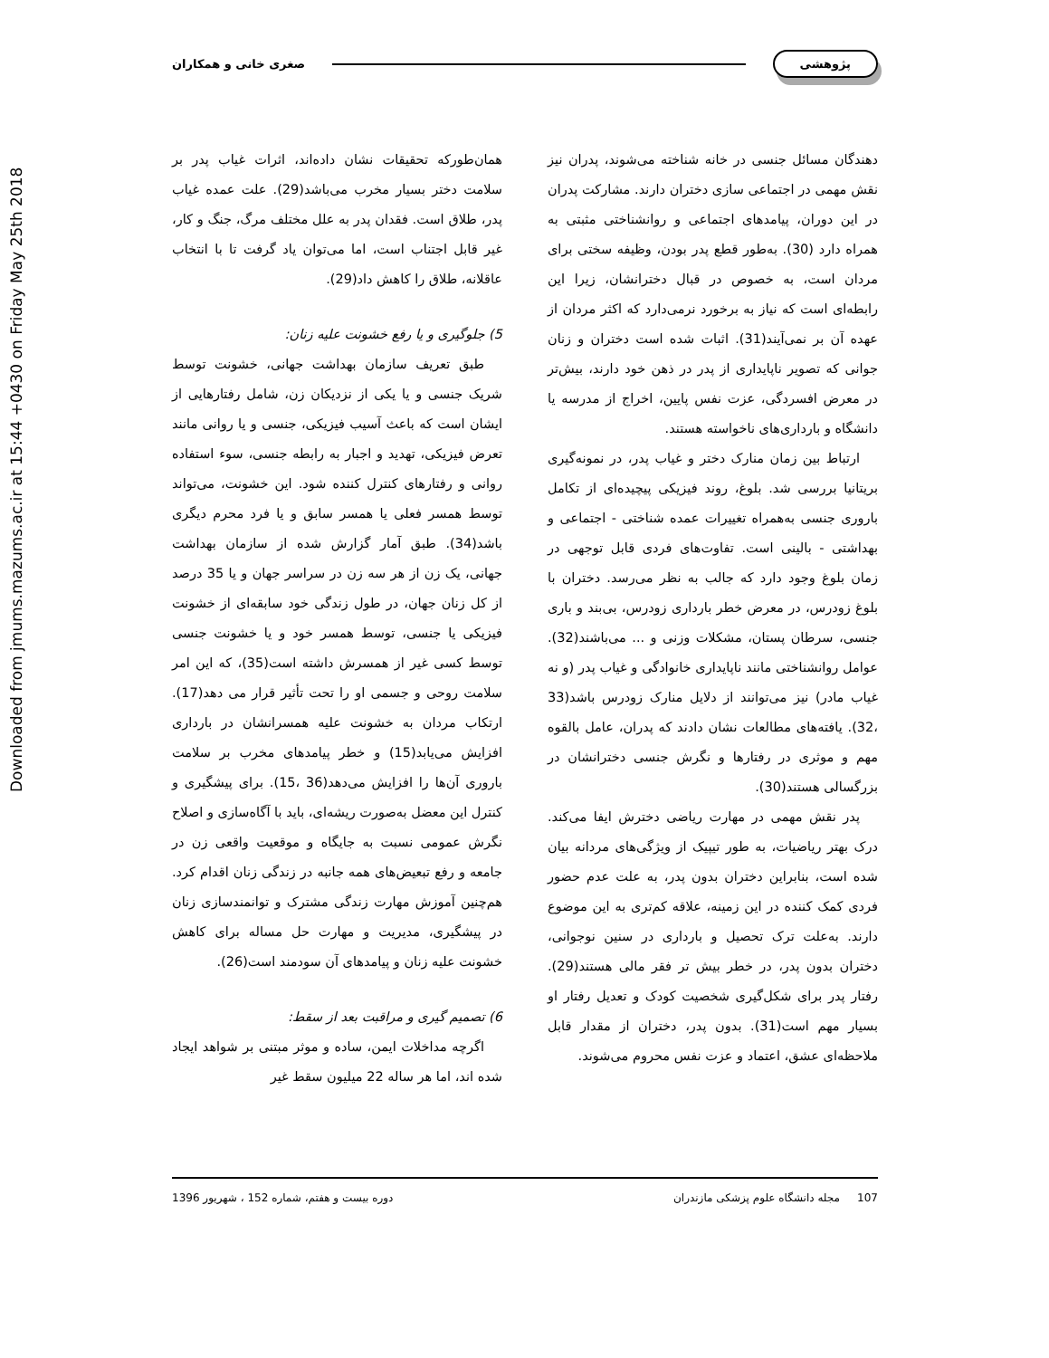Downloaded from jmums.mazums.ac.ir at 15:44 +0430 on Friday May 25th 2018
پژوهشی صغری خانی و همکاران
دهندگان مسائل جنسی در خانه شناخته می‌شوند، پدران نیز نقش مهمی در اجتماعی سازی دختران دارند. مشارکت پدران در این دوران، پیامدهای اجتماعی و روانشناختی مثبتی به همراه دارد (30). به‌طور قطع پدر بودن، وظیفه سختی برای مردان است، به خصوص در قبال دخترانشان، زیرا این رابطه‌ای است که نیاز به برخورد نرمی‌دارد که اکثر مردان از عهده آن بر نمی‌آیند(31). اثبات شده است دختران و زنان جوانی که تصویر ناپایداری از پدر در ذهن خود دارند، بیش‌تر در معرض افسردگی، عزت نفس پایین، اخراج از مدرسه یا دانشگاه و بارداری‌های ناخواسته هستند.
ارتباط بین زمان منارک دختر و غیاب پدر، در نمونه‌گیری بریتانیا بررسی شد. بلوغ، روند فیزیکی پیچیده‌ای از تکامل باروری جنسی به‌همراه تغییرات عمده شناختی - اجتماعی و بهداشتی - بالینی است. تفاوت‌های فردی قابل توجهی در زمان بلوغ وجود دارد که جالب به نظر می‌رسد. دختران با بلوغ زودرس، در معرض خطر بارداری زودرس، بی‌بند و باری جنسی، سرطان پستان، مشکلات وزنی و ... می‌باشند(32). عوامل روانشناختی مانند ناپایداری خانوادگی و غیاب پدر (و نه غیاب مادر) نیز می‌توانند از دلایل منارک زودرس باشد(33 ،32). یافته‌های مطالعات نشان دادند که پدران، عامل بالقوه مهم و موثری در رفتارها و نگرش جنسی دخترانشان در بزرگسالی هستند(30).
پدر نقش مهمی در مهارت ریاضی دخترش ایفا می‌کند. درک بهتر ریاضیات، به طور تیپیک از ویژگی‌های مردانه بیان شده است، بنابراین دختران بدون پدر، به علت عدم حضور فردی کمک کننده در این زمینه، علاقه کم‌تری به این موضوع دارند. به‌علت ترک تحصیل و بارداری در سنین نوجوانی، دختران بدون پدر، در خطر بیش تر فقر مالی هستند(29). رفتار پدر برای شکل‌گیری شخصیت کودک و تعدیل رفتار او بسیار مهم است(31). بدون پدر، دختران از مقدار قابل ملاحظه‌ای عشق، اعتماد و عزت نفس محروم می‌شوند.
همان‌طورکه تحقیقات نشان داده‌اند، اثرات غیاب پدر بر سلامت دختر بسیار مخرب می‌باشد(29). علت عمده غیاب پدر، طلاق است. فقدان پدر به علل مختلف مرگ، جنگ و کار، غیر قابل اجتناب است، اما می‌توان یاد گرفت تا با انتخاب عاقلانه، طلاق را کاهش داد(29).
5) جلوگیری و یا رفع خشونت علیه زنان:
طبق تعریف سازمان بهداشت جهانی، خشونت توسط شریک جنسی و یا یکی از نزدیکان زن، شامل رفتارهایی از ایشان است که باعث آسیب فیزیکی، جنسی و یا روانی مانند تعرض فیزیکی، تهدید و اجبار به رابطه جنسی، سوء استفاده روانی و رفتارهای کنترل کننده شود. این خشونت، می‌تواند توسط همسر فعلی یا همسر سابق و یا فرد محرم دیگری باشد(34). طبق آمار گزارش شده از سازمان بهداشت جهانی، یک زن از هر سه زن در سراسر جهان و یا 35 درصد از کل زنان جهان، در طول زندگی خود سابقه‌ای از خشونت فیزیکی یا جنسی، توسط همسر خود و یا خشونت جنسی توسط کسی غیر از همسرش داشته است(35)، که این امر سلامت روحی و جسمی او را تحت تأثیر قرار می دهد(17). ارتکاب مردان به خشونت علیه همسرانشان در بارداری افزایش می‌یابد(15) و خطر پیامدهای مخرب بر سلامت باروری آن‌ها را افزایش می‌دهد(36 ،15). برای پیشگیری و کنترل این معضل به‌صورت ریشه‌ای، باید با آگاه‌سازی و اصلاح نگرش عمومی نسبت به جایگاه و موقعیت واقعی زن در جامعه و رفع تبعیض‌های همه جانبه در زندگی زنان اقدام کرد. هم‌چنین آموزش مهارت زندگی مشترک و توانمندسازی زنان در پیشگیری، مدیریت و مهارت حل مساله برای کاهش خشونت علیه زنان و پیامدهای آن سودمند است(26).
6) تصمیم گیری و مراقبت بعد از سقط:
اگرچه مداخلات ایمن، ساده و موثر مبتنی بر شواهد ایجاد شده اند، اما هر ساله 22 میلیون سقط غیر
107 مجله دانشگاه علوم پزشکی مازندران دوره بیست و هفتم، شماره 152 ، شهریور 1396